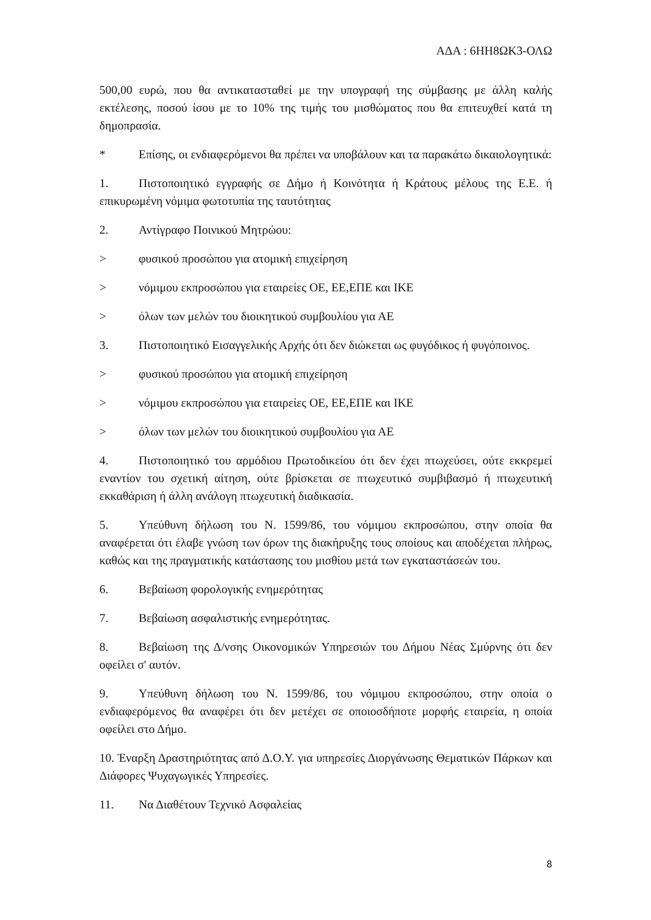ΑΔΑ : 6ΗΗ8ΩΚ3-ΟΛΩ
500,00 ευρώ, που θα αντικατασταθεί με την υπογραφή της σύμβασης με άλλη καλής εκτέλεσης, ποσού ίσου με το 10% της τιμής του μισθώματος που θα επιτευχθεί κατά τη δημοπρασία.
* Επίσης, οι ενδιαφερόμενοι θα πρέπει να υποβάλουν και τα παρακάτω δικαιολογητικά:
1. Πιστοποιητικό εγγραφής σε Δήμο ή Κοινότητα ή Κράτους μέλους της Ε.Ε. ή επικυρωμένη νόμιμα φωτοτυπία της ταυτότητας
2. Αντίγραφο Ποινικού Μητρώου:
> φυσικού προσώπου για ατομική επιχείρηση
> νόμιμου εκπροσώπου για εταιρείες ΟΕ, ΕΕ,ΕΠΕ και ΙΚΕ
> όλων των μελών του διοικητικού συμβουλίου για ΑΕ
3. Πιστοποιητικό Εισαγγελικής Αρχής ότι δεν διώκεται ως φυγόδικος ή φυγόποινος.
> φυσικού προσώπου για ατομική επιχείρηση
> νόμιμου εκπροσώπου για εταιρείες ΟΕ, ΕΕ,ΕΠΕ και ΙΚΕ
> όλων των μελών του διοικητικού συμβουλίου για ΑΕ
4. Πιστοποιητικό του αρμόδιου Πρωτοδικείου ότι δεν έχει πτωχεύσει, ούτε εκκρεμεί εναντίον του σχετική αίτηση, ούτε βρίσκεται σε πτωχευτικό συμβιβασμό ή πτωχευτική εκκαθάριση ή άλλη ανάλογη πτωχευτική διαδικασία.
5. Υπεύθυνη δήλωση του Ν. 1599/86, του νόμιμου εκπροσώπου, στην οποία θα αναφέρεται ότι έλαβε γνώση των όρων της διακήρυξης τους οποίους και αποδέχεται πλήρως, καθώς και της πραγματικής κατάστασης του μισθίου μετά των εγκαταστάσεών του.
6. Βεβαίωση φορολογικής ενημερότητας
7. Βεβαίωση ασφαλιστικής ενημερότητας.
8. Βεβαίωση της Δ/νσης Οικονομικών Υπηρεσιών του Δήμου Νέας Σμύρνης ότι δεν οφείλει σ' αυτόν.
9. Υπεύθυνη δήλωση του Ν. 1599/86, του νόμιμου εκπροσώπου, στην οποία ο ενδιαφερόμενος θα αναφέρει ότι δεν μετέχει σε οποιοσδήποτε μορφής εταιρεία, η οποία οφείλει στο Δήμο.
10. Έναρξη Δραστηριότητας από Δ.Ο.Υ. για υπηρεσίες Διοργάνωσης Θεματικών Πάρκων και Διάφορες Ψυχαγωγικές Υπηρεσίες.
11. Να Διαθέτουν Τεχνικό Ασφαλείας
8